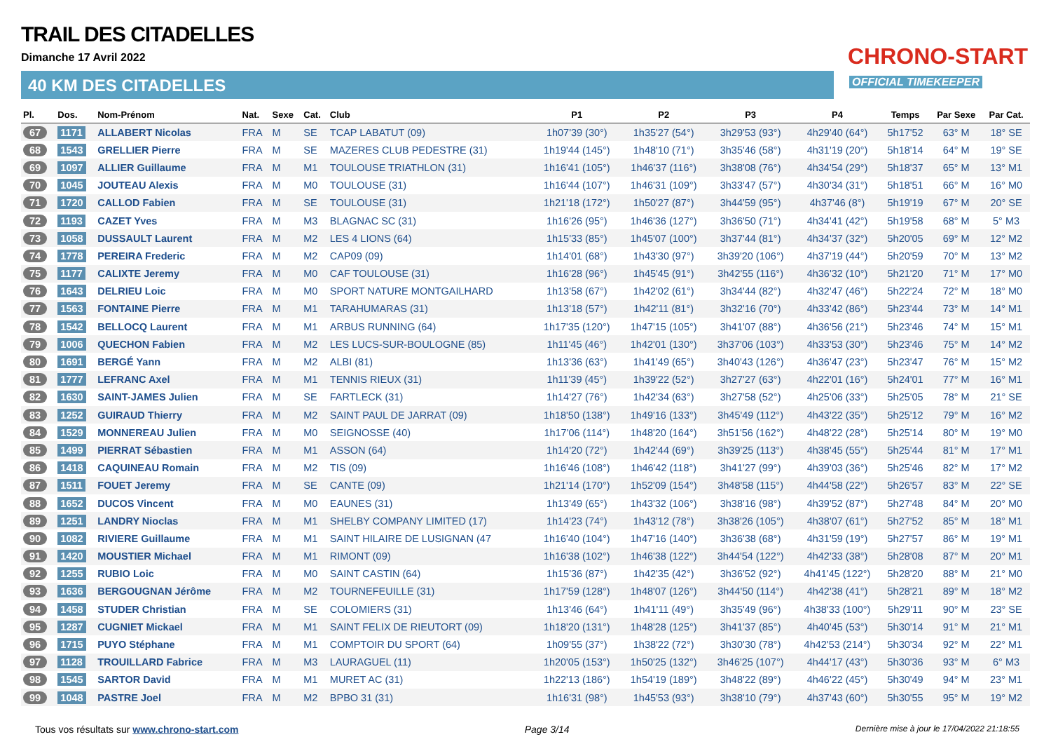TRAIL DES CITADELLES
Dimanche 17 Avril 2022
40 KM DES CITADELLES
CHRONO-START
OFFICIAL TIMEKEEPER
| Pl. | Dos. | Nom-Prénom | Nat. | Sexe | Cat. | Club | P1 | P2 | P3 | P4 | Temps | Par Sexe | Par Cat. |
| --- | --- | --- | --- | --- | --- | --- | --- | --- | --- | --- | --- | --- | --- |
| 67 | 1171 | ALLABERT Nicolas | FRA | M | SE | TCAP LABATUT (09) | 1h07'39 (30°) | 1h35'27 (54°) | 3h29'53 (93°) | 4h29'40 (64°) | 5h17'52 | 63° M | 18° SE |
| 68 | 1543 | GRELLIER Pierre | FRA | M | SE | MAZERES CLUB PEDESTRE (31) | 1h19'44 (145°) | 1h48'10 (71°) | 3h35'46 (58°) | 4h31'19 (20°) | 5h18'14 | 64° M | 19° SE |
| 69 | 1097 | ALLIER Guillaume | FRA | M | M1 | TOULOUSE TRIATHLON (31) | 1h16'41 (105°) | 1h46'37 (116°) | 3h38'08 (76°) | 4h34'54 (29°) | 5h18'37 | 65° M | 13° M1 |
| 70 | 1045 | JOUTEAU Alexis | FRA | M | M0 | TOULOUSE (31) | 1h16'44 (107°) | 1h46'31 (109°) | 3h33'47 (57°) | 4h30'34 (31°) | 5h18'51 | 66° M | 16° M0 |
| 71 | 1720 | CALLOD Fabien | FRA | M | SE | TOULOUSE (31) | 1h21'18 (172°) | 1h50'27 (87°) | 3h44'59 (95°) | 4h37'46 (8°) | 5h19'19 | 67° M | 20° SE |
| 72 | 1193 | CAZET Yves | FRA | M | M3 | BLAGNAC SC (31) | 1h16'26 (95°) | 1h46'36 (127°) | 3h36'50 (71°) | 4h34'41 (42°) | 5h19'58 | 68° M | 5° M3 |
| 73 | 1058 | DUSSAULT Laurent | FRA | M | M2 | LES 4 LIONS (64) | 1h15'33 (85°) | 1h45'07 (100°) | 3h37'44 (81°) | 4h34'37 (32°) | 5h20'05 | 69° M | 12° M2 |
| 74 | 1778 | PEREIRA Frederic | FRA | M | M2 | CAP09 (09) | 1h14'01 (68°) | 1h43'30 (97°) | 3h39'20 (106°) | 4h37'19 (44°) | 5h20'59 | 70° M | 13° M2 |
| 75 | 1177 | CALIXTE Jeremy | FRA | M | M0 | CAF TOULOUSE (31) | 1h16'28 (96°) | 1h45'45 (91°) | 3h42'55 (116°) | 4h36'32 (10°) | 5h21'20 | 71° M | 17° M0 |
| 76 | 1643 | DELRIEU Loic | FRA | M | M0 | SPORT NATURE MONTGAILHARD | 1h13'58 (67°) | 1h42'02 (61°) | 3h34'44 (82°) | 4h32'47 (46°) | 5h22'24 | 72° M | 18° M0 |
| 77 | 1563 | FONTAINE Pierre | FRA | M | M1 | TARAHUMARAS (31) | 1h13'18 (57°) | 1h42'11 (81°) | 3h32'16 (70°) | 4h33'42 (86°) | 5h23'44 | 73° M | 14° M1 |
| 78 | 1542 | BELLOCQ Laurent | FRA | M | M1 | ARBUS RUNNING (64) | 1h17'35 (120°) | 1h47'15 (105°) | 3h41'07 (88°) | 4h36'56 (21°) | 5h23'46 | 74° M | 15° M1 |
| 79 | 1006 | QUECHON Fabien | FRA | M | M2 | LES LUCS-SUR-BOULOGNE (85) | 1h11'45 (46°) | 1h42'01 (130°) | 3h37'06 (103°) | 4h33'53 (30°) | 5h23'46 | 75° M | 14° M2 |
| 80 | 1691 | BERGÉ Yann | FRA | M | M2 | ALBI (81) | 1h13'36 (63°) | 1h41'49 (65°) | 3h40'43 (126°) | 4h36'47 (23°) | 5h23'47 | 76° M | 15° M2 |
| 81 | 1777 | LEFRANC Axel | FRA | M | M1 | TENNIS RIEUX (31) | 1h11'39 (45°) | 1h39'22 (52°) | 3h27'27 (63°) | 4h22'01 (16°) | 5h24'01 | 77° M | 16° M1 |
| 82 | 1630 | SAINT-JAMES Julien | FRA | M | SE | FARTLECK (31) | 1h14'27 (76°) | 1h42'34 (63°) | 3h27'58 (52°) | 4h25'06 (33°) | 5h25'05 | 78° M | 21° SE |
| 83 | 1252 | GUIRAUD Thierry | FRA | M | M2 | SAINT PAUL DE JARRAT (09) | 1h18'50 (138°) | 1h49'16 (133°) | 3h45'49 (112°) | 4h43'22 (35°) | 5h25'12 | 79° M | 16° M2 |
| 84 | 1529 | MONNEREAU Julien | FRA | M | M0 | SEIGNOSSE (40) | 1h17'06 (114°) | 1h48'20 (164°) | 3h51'56 (162°) | 4h48'22 (28°) | 5h25'14 | 80° M | 19° M0 |
| 85 | 1499 | PIERRAT Sébastien | FRA | M | M1 | ASSON (64) | 1h14'20 (72°) | 1h42'44 (69°) | 3h39'25 (113°) | 4h38'45 (55°) | 5h25'44 | 81° M | 17° M1 |
| 86 | 1418 | CAQUINEAU Romain | FRA | M | M2 | TIS (09) | 1h16'46 (108°) | 1h46'42 (118°) | 3h41'27 (99°) | 4h39'03 (36°) | 5h25'46 | 82° M | 17° M2 |
| 87 | 1511 | FOUET Jeremy | FRA | M | SE | CANTE (09) | 1h21'14 (170°) | 1h52'09 (154°) | 3h48'58 (115°) | 4h44'58 (22°) | 5h26'57 | 83° M | 22° SE |
| 88 | 1652 | DUCOS Vincent | FRA | M | M0 | EAUNES (31) | 1h13'49 (65°) | 1h43'32 (106°) | 3h38'16 (98°) | 4h39'52 (87°) | 5h27'48 | 84° M | 20° M0 |
| 89 | 1251 | LANDRY Nioclas | FRA | M | M1 | SHELBY COMPANY LIMITED (17) | 1h14'23 (74°) | 1h43'12 (78°) | 3h38'26 (105°) | 4h38'07 (61°) | 5h27'52 | 85° M | 18° M1 |
| 90 | 1082 | RIVIERE Guillaume | FRA | M | M1 | SAINT HILAIRE DE LUSIGNAN (47 | 1h16'40 (104°) | 1h47'16 (140°) | 3h36'38 (68°) | 4h31'59 (19°) | 5h27'57 | 86° M | 19° M1 |
| 91 | 1420 | MOUSTIER Michael | FRA | M | M1 | RIMONT (09) | 1h16'38 (102°) | 1h46'38 (122°) | 3h44'54 (122°) | 4h42'33 (38°) | 5h28'08 | 87° M | 20° M1 |
| 92 | 1255 | RUBIO Loic | FRA | M | M0 | SAINT CASTIN (64) | 1h15'36 (87°) | 1h42'35 (42°) | 3h36'52 (92°) | 4h41'45 (122°) | 5h28'20 | 88° M | 21° M0 |
| 93 | 1636 | BERGOUGNAN Jérôme | FRA | M | M2 | TOURNEFEUILLE (31) | 1h17'59 (128°) | 1h48'07 (126°) | 3h44'50 (114°) | 4h42'38 (41°) | 5h28'21 | 89° M | 18° M2 |
| 94 | 1458 | STUDER Christian | FRA | M | SE | COLOMIERS (31) | 1h13'46 (64°) | 1h41'11 (49°) | 3h35'49 (96°) | 4h38'33 (100°) | 5h29'11 | 90° M | 23° SE |
| 95 | 1287 | CUGNIET Mickael | FRA | M | M1 | SAINT FELIX DE RIEUTORT (09) | 1h18'20 (131°) | 1h48'28 (125°) | 3h41'37 (85°) | 4h40'45 (53°) | 5h30'14 | 91° M | 21° M1 |
| 96 | 1715 | PUYO Stéphane | FRA | M | M1 | COMPTOIR DU SPORT (64) | 1h09'55 (37°) | 1h38'22 (72°) | 3h30'30 (78°) | 4h42'53 (214°) | 5h30'34 | 92° M | 22° M1 |
| 97 | 1128 | TROUILLARD Fabrice | FRA | M | M3 | LAURAGUEL (11) | 1h20'05 (153°) | 1h50'25 (132°) | 3h46'25 (107°) | 4h44'17 (43°) | 5h30'36 | 93° M | 6° M3 |
| 98 | 1545 | SARTOR David | FRA | M | M1 | MURET AC (31) | 1h22'13 (186°) | 1h54'19 (189°) | 3h48'22 (89°) | 4h46'22 (45°) | 5h30'49 | 94° M | 23° M1 |
| 99 | 1048 | PASTRE Joel | FRA | M | M2 | BPBO 31 (31) | 1h16'31 (98°) | 1h45'53 (93°) | 3h38'10 (79°) | 4h37'43 (60°) | 5h30'55 | 95° M | 19° M2 |
Tous vos résultats sur www.chrono-start.com Page 3/14 Dernière mise à jour le 17/04/2022 21:18:55